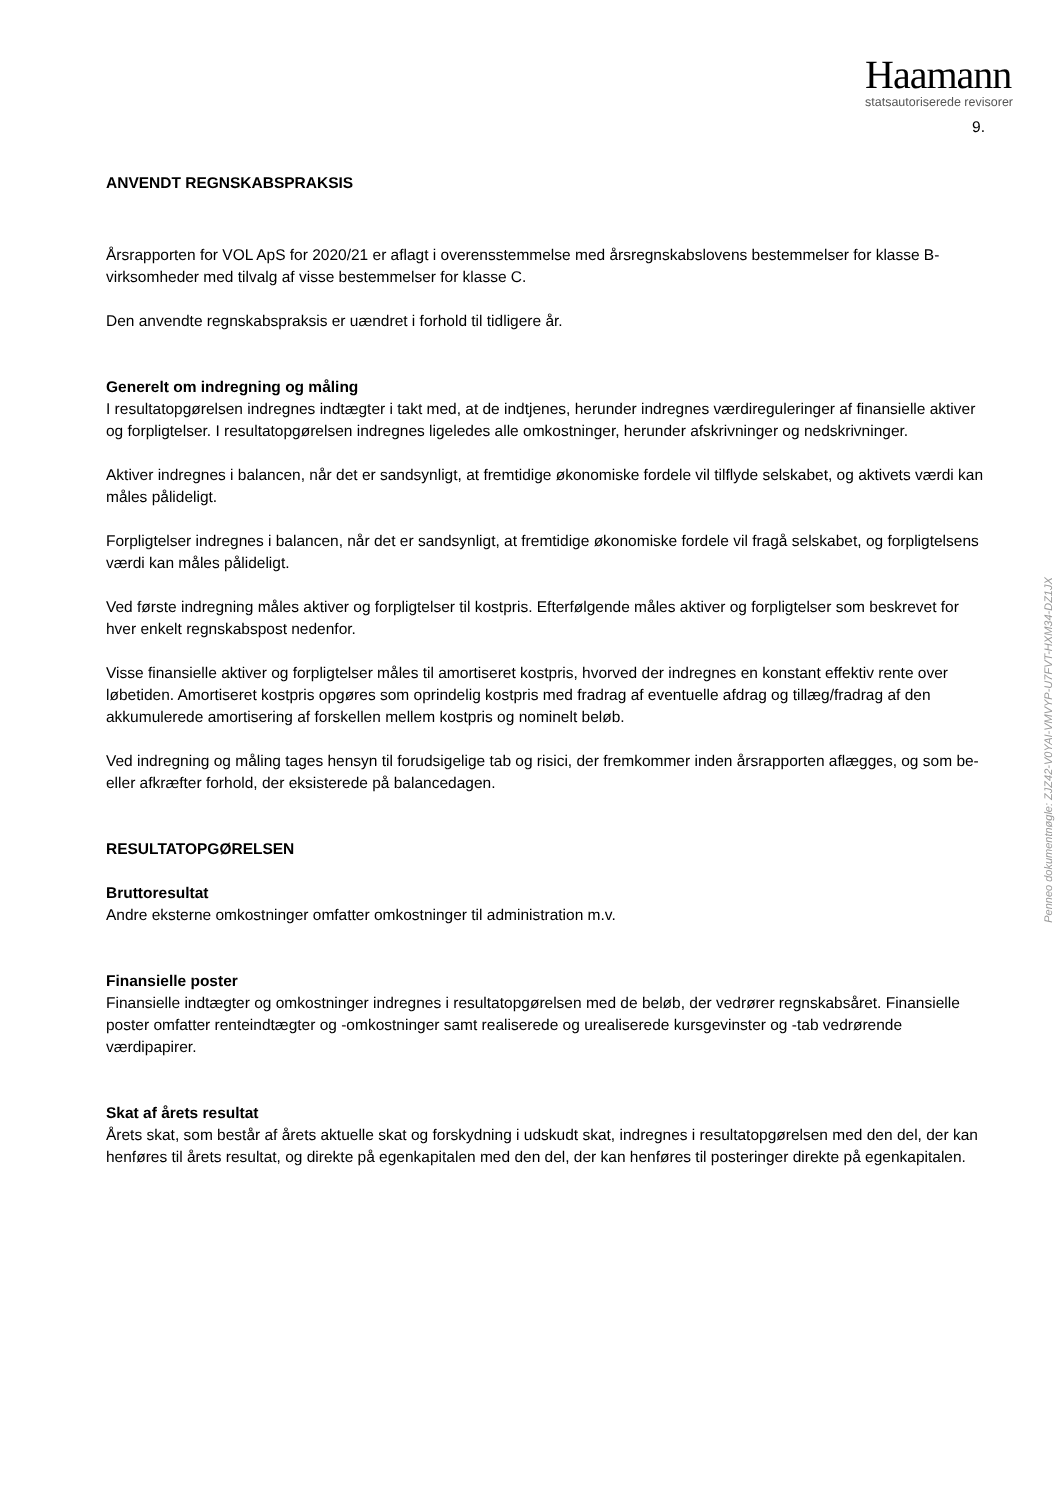Haamann
statsautoriserede revisorer
9.
ANVENDT REGNSKABSPRAKSIS
Årsrapporten for VOL ApS for 2020/21 er aflagt i overensstemmelse med årsregnskabslovens bestemmelser for klasse B-virksomheder med tilvalg af visse bestemmelser for klasse C.
Den anvendte regnskabspraksis er uændret i forhold til tidligere år.
Generelt om indregning og måling
I resultatopgørelsen indregnes indtægter i takt med, at de indtjenes, herunder indregnes værdireguleringer af finansielle aktiver og forpligtelser. I resultatopgørelsen indregnes ligeledes alle omkostninger, herunder afskrivninger og nedskrivninger.
Aktiver indregnes i balancen, når det er sandsynligt, at fremtidige økonomiske fordele vil tilflyde selskabet, og aktivets værdi kan måles pålideligt.
Forpligtelser indregnes i balancen, når det er sandsynligt, at fremtidige økonomiske fordele vil fragå selskabet, og forpligtelsens værdi kan måles pålideligt.
Ved første indregning måles aktiver og forpligtelser til kostpris. Efterfølgende måles aktiver og forpligtelser som beskrevet for hver enkelt regnskabspost nedenfor.
Visse finansielle aktiver og forpligtelser måles til amortiseret kostpris, hvorved der indregnes en konstant effektiv rente over løbetiden. Amortiseret kostpris opgøres som oprindelig kostpris med fradrag af eventuelle afdrag og tillæg/fradrag af den akkumulerede amortisering af forskellen mellem kostpris og nominelt beløb.
Ved indregning og måling tages hensyn til forudsigelige tab og risici, der fremkommer inden årsrapporten aflægges, og som be- eller afkræfter forhold, der eksisterede på balancedagen.
RESULTATOPGØRELSEN
Bruttoresultat
Andre eksterne omkostninger omfatter omkostninger til administration m.v.
Finansielle poster
Finansielle indtægter og omkostninger indregnes i resultatopgørelsen med de beløb, der vedrører regnskabsåret. Finansielle poster omfatter renteindtægter og -omkostninger samt realiserede og urealiserede kursgevinster og -tab vedrørende værdipapirer.
Skat af årets resultat
Årets skat, som består af årets aktuelle skat og forskydning i udskudt skat, indregnes i resultatopgørelsen med den del, der kan henføres til årets resultat, og direkte på egenkapitalen med den del, der kan henføres til posteringer direkte på egenkapitalen.
Penneo dokumentnøgle: ZJZ42-V0YAI-VMVYP-U7FVT-HXM34-DZ1JX